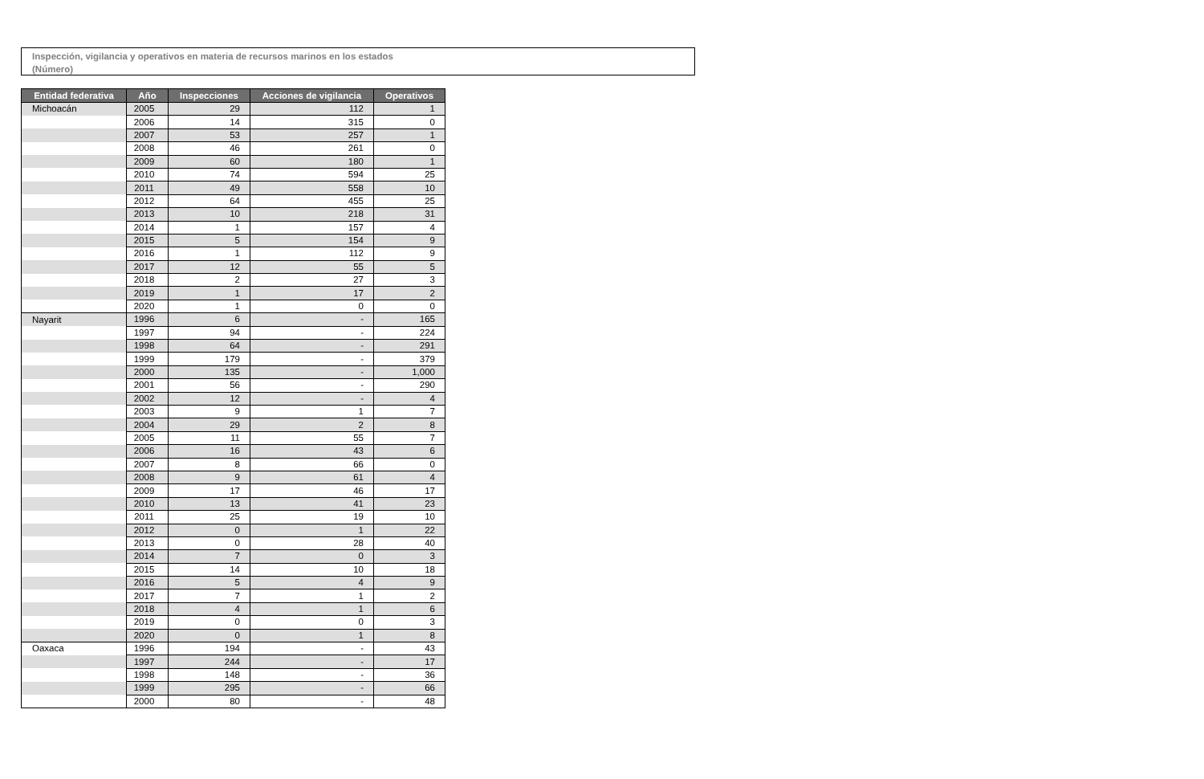Inspección, vigilancia y operativos en materia de recursos marinos en los estados
(Número)
| Entidad federativa | Año | Inspecciones | Acciones de vigilancia | Operativos |
| --- | --- | --- | --- | --- |
| Michoacán | 2005 | 29 | 112 | 1 |
| | 2006 | 14 | 315 | 0 |
| | 2007 | 53 | 257 | 1 |
| | 2008 | 46 | 261 | 0 |
| | 2009 | 60 | 180 | 1 |
| | 2010 | 74 | 594 | 25 |
| | 2011 | 49 | 558 | 10 |
| | 2012 | 64 | 455 | 25 |
| | 2013 | 10 | 218 | 31 |
| | 2014 | 1 | 157 | 4 |
| | 2015 | 5 | 154 | 9 |
| | 2016 | 1 | 112 | 9 |
| | 2017 | 12 | 55 | 5 |
| | 2018 | 2 | 27 | 3 |
| | 2019 | 1 | 17 | 2 |
| | 2020 | 1 | 0 | 0 |
| Nayarit | 1996 | 6 | - | 165 |
| | 1997 | 94 | - | 224 |
| | 1998 | 64 | - | 291 |
| | 1999 | 179 | - | 379 |
| | 2000 | 135 | - | 1,000 |
| | 2001 | 56 | - | 290 |
| | 2002 | 12 | - | 4 |
| | 2003 | 9 | 1 | 7 |
| | 2004 | 29 | 2 | 8 |
| | 2005 | 11 | 55 | 7 |
| | 2006 | 16 | 43 | 6 |
| | 2007 | 8 | 66 | 0 |
| | 2008 | 9 | 61 | 4 |
| | 2009 | 17 | 46 | 17 |
| | 2010 | 13 | 41 | 23 |
| | 2011 | 25 | 19 | 10 |
| | 2012 | 0 | 1 | 22 |
| | 2013 | 0 | 28 | 40 |
| | 2014 | 7 | 0 | 3 |
| | 2015 | 14 | 10 | 18 |
| | 2016 | 5 | 4 | 9 |
| | 2017 | 7 | 1 | 2 |
| | 2018 | 4 | 1 | 6 |
| | 2019 | 0 | 0 | 3 |
| | 2020 | 0 | 1 | 8 |
| Oaxaca | 1996 | 194 | - | 43 |
| | 1997 | 244 | - | 17 |
| | 1998 | 148 | - | 36 |
| | 1999 | 295 | - | 66 |
| | 2000 | 80 | - | 48 |